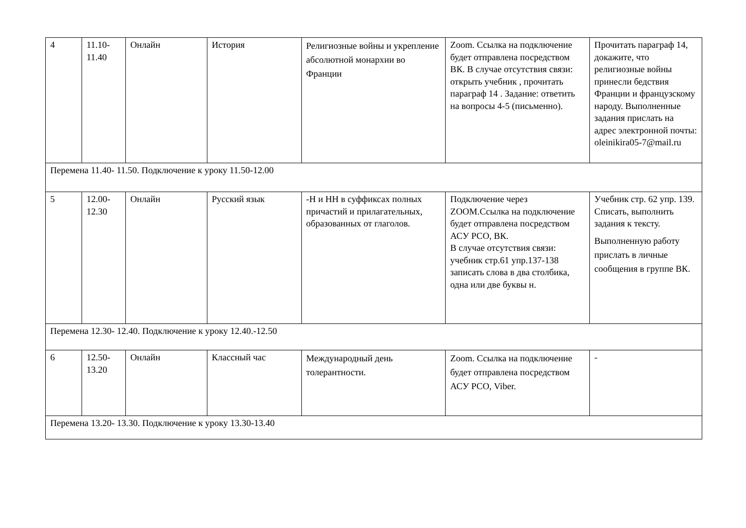| 4 | 11.10- 11.40 | Онлайн | История | Религиозные войны и укрепление абсолютной монархии во Франции | Zoom. Ссылка на подключение будет отправлена посредством ВК. В случае отсутствия связи: открыть учебник , прочитать параграф 14 . Задание: ответить на вопросы 4-5 (письменно). | Прочитать параграф 14, докажите, что религиозные войны принесли бедствия Франции и французскому народу. Выполненные задания прислать на адрес электронной почты: oleinikira05-7@mail.ru |
| Перемена 11.40- 11.50. Подключение к уроку 11.50-12.00 | | | | | | |
| 5 | 12.00- 12.30 | Онлайн | Русский язык | -Н и НН в суффиксах полных причастий и прилагательных, образованных от глаголов. | Подключение через ZOOM.Ссылка на подключение будет отправлена посредством АСУ РСО, ВК. В случае отсутствия связи: учебник стр.61 упр.137-138 записать слова в два столбика, одна или две буквы н. | Учебник стр. 62 упр. 139. Списать, выполнить задания к тексту. Выполненную работу прислать в личные сообщения в группе ВК. |
| Перемена 12.30- 12.40. Подключение к уроку 12.40.-12.50 | | | | | | |
| 6 | 12.50- 13.20 | Онлайн | Классный час | Международный день толерантности. | Zoom. Ссылка на подключение будет отправлена посредством АСУ РСО, Viber. | - |
| Перемена 13.20- 13.30. Подключение к уроку 13.30-13.40 | | | | | | |